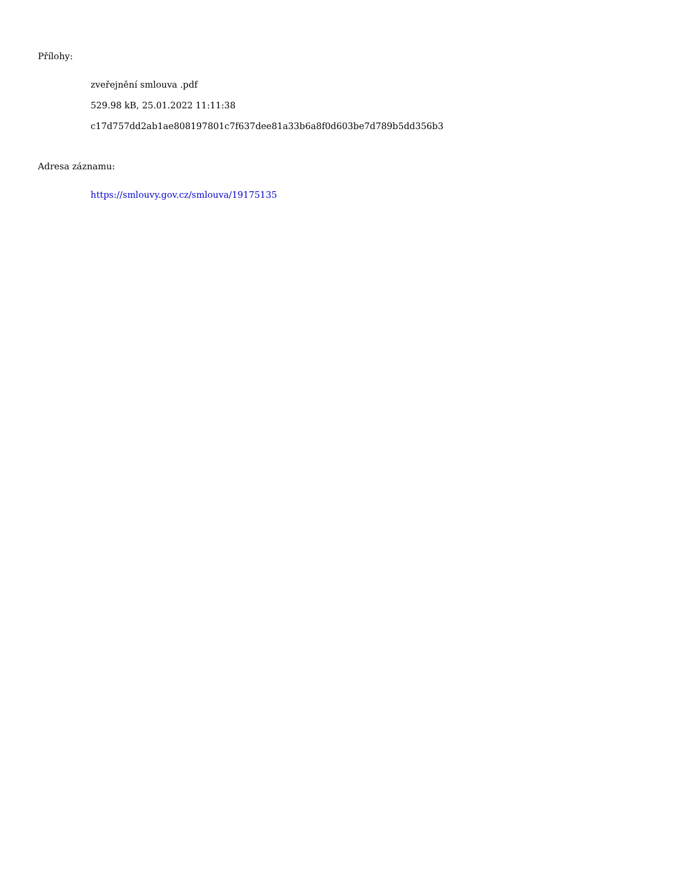Přílohy:
zveřejnění smlouva .pdf
529.98 kB, 25.01.2022 11:11:38
c17d757dd2ab1ae808197801c7f637dee81a33b6a8f0d603be7d789b5dd356b3
Adresa záznamu:
https://smlouvy.gov.cz/smlouva/19175135